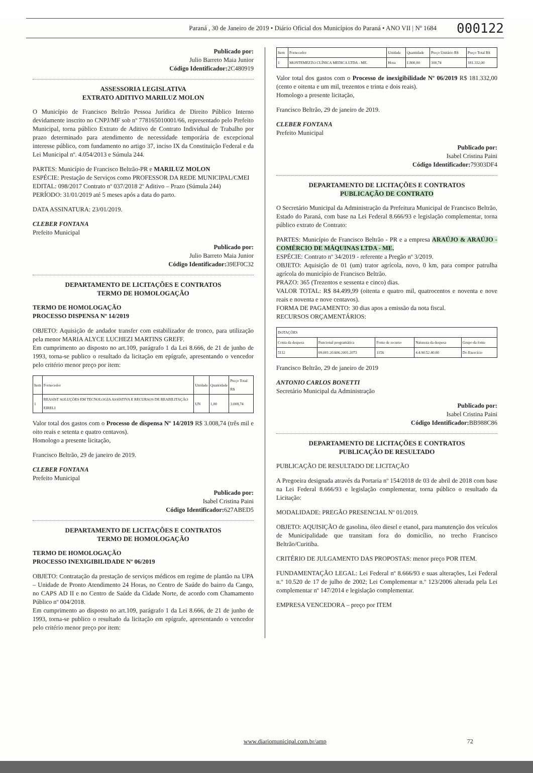Paraná , 30 de Janeiro de 2019 • Diário Oficial dos Municípios do Paraná • ANO VII | Nº 1684 000122
Publicado por:
Julio Barreto Maia Junior
Código Identificador: 2C480919
ASSESSORIA LEGISLATIVA
EXTRATO ADITIVO MARILUZ MOLON
O Município de Francisco Beltrão Pessoa Jurídica de Direito Público Interno devidamente inscrito no CNPJ/MF sob nº 778165010001/66, representado pelo Prefeito Municipal, torna público Extrato de Aditivo de Contrato Individual de Trabalho por prazo determinado para atendimento de necessidade temporária de excepcional interesse público, com fundamento no artigo 37, inciso IX da Constituição Federal e da Lei Municipal nº. 4.054/2013 e Súmula 244.
PARTES: Município de Francisco Beltrão-PR e MARILUZ MOLON
ESPÉCIE: Prestação de Serviços como PROFESSOR DA REDE MUNICIPAL/CMEI
EDITAL: 098/2017 Contrato nº 037/2018 2º Aditivo – Prazo (Súmula 244)
PERÍODO: 31/01/2019 até 5 meses após a data do parto.
DATA ASSINATURA: 23/01/2019.
CLEBER FONTANA
Prefeito Municipal
Publicado por:
Julio Barreto Maia Junior
Código Identificador: 39EF0C32
DEPARTAMENTO DE LICITAÇÕES E CONTRATOS
TERMO DE HOMOLOGAÇÃO
TERMO DE HOMOLOGAÇÃO
PROCESSO DISPENSA Nº 14/2019
OBJETO: Aquisição de andador transfer com estabilizador de tronco, para utilização pela menor MARIA ALYCE LUCHEZI MARTINS GREFF.
Em cumprimento ao disposto no art.109, parágrafo 1 da Lei 8.666, de 21 de junho de 1993, torna-se publico o resultado da licitação em epígrafe, apresentando o vencedor pelo critério menor preço por item:
| Item | Fornecedor | Unidade | Quantidade | Preço Total R$ |
| --- | --- | --- | --- | --- |
| 1 | REASIST SOLUÇÕES EM TECNOLOGIA ASSISTIVA E RECURSOS DE REABILITAÇÃO EIRELI | UN | 1,00 | 3.008,74 |
Valor total dos gastos com o Processo de dispensa Nº 14/2019 R$ 3.008,74 (três mil e oito reais e setenta e quatro centavos).
Homologo a presente licitação,
Francisco Beltrão, 29 de janeiro de 2019.
CLEBER FONTANA
Prefeito Municipal
Publicado por:
Isabel Cristina Paini
Código Identificador: 627ABED5
DEPARTAMENTO DE LICITAÇÕES E CONTRATOS
TERMO DE HOMOLOGAÇÃO
TERMO DE HOMOLOGAÇÃO
PROCESSO INEXIGIBILIDADE Nº 06/2019
OBJETO: Contratação da prestação de serviços médicos em regime de plantão na UPA – Unidade de Pronto Atendimento 24 Horas, no Centro de Saúde do bairro da Cango, no CAPS AD II e no Centro de Saúde da Cidade Norte, de acordo com Chamamento Público nº 004/2018.
Em cumprimento ao disposto no art.109, parágrafo 1 da Lei 8.666, de 21 de junho de 1993, torna-se publico o resultado da licitação em epígrafe, apresentando o vencedor pelo critério menor preço por item:
| Item | Fornecedor | Unidade | Quantidade | Preço Unitário R$ | Preço Total R$ |
| --- | --- | --- | --- | --- | --- |
| 1 | MONTEMEZZO CLÍNICA MEDICA LTDA - ME. | Hora | 1.800,00 | 100,74 | 181.332,00 |
Valor total dos gastos com o Processo de inexigibilidade Nº 06/2019 R$ 181.332,00 (cento e oitenta e um mil, trezentos e trinta e dois reais).
Homologo a presente licitação,
Francisco Beltrão, 29 de janeiro de 2019.
CLEBER FONTANA
Prefeito Municipal
Publicado por:
Isabel Cristina Paini
Código Identificador: 79303DF4
DEPARTAMENTO DE LICITAÇÕES E CONTRATOS
PUBLICAÇÃO DE CONTRATO
O Secretário Municipal da Administração da Prefeitura Municipal de Francisco Beltrão, Estado do Paraná, com base na Lei Federal 8.666/93 e legislação complementar, torna público extrato de Contrato:
PARTES: Município de Francisco Beltrão - PR e a empresa ARAÚJO & ARAÚJO - COMÉRCIO DE MÁQUINAS LTDA - ME.
ESPÉCIE: Contrato nº 34/2019 - referente a Pregão nº 3/2019.
OBJETO: Aquisição de 01 (um) trator agrícola, novo, 0 km, para compor patrulha agrícola do município de Francisco Beltrão.
PRAZO: 365 (Trezentos e sessenta e cinco) dias.
VALOR TOTAL: R$ 84.499,99 (oitenta e quatro mil, quatrocentos e noventa e nove reais e noventa e nove centavos).
FORMA DE PAGAMENTO: 30 dias apos a emissão da nota fiscal.
RECURSOS ORÇAMENTÁRIOS:
| DOTAÇÕES | | | | |
| --- | --- | --- | --- | --- |
| Conta da despesa | Funcional programática | Fonte de recurso | Natureza da despesa | Grupo da fonte |
| 5112 | 09.001.20.606.2001.2073 | 1156 | 4.4.90.52.40.00 | Do Exercício |
Francisco Beltrão, 29 de janeiro de 2019
ANTONIO CARLOS BONETTI
Secretário Municipal da Administração
Publicado por:
Isabel Cristina Paini
Código Identificador: BB988C86
DEPARTAMENTO DE LICITAÇÕES E CONTRATOS
PUBLICAÇÃO DE RESULTADO
PUBLICAÇÃO DE RESULTADO DE LICITAÇÃO
A Pregoeira designada através da Portaria nº 154/2018 de 03 de abril de 2018 com base na Lei Federal 8.666/93 e legislação complementar, torna público o resultado da Licitação:
MODALIDADE: PREGÃO PRESENCIAL Nº 01/2019.
OBJETO: AQUISIÇÃO de gasolina, óleo diesel e etanol, para manutenção dos veículos de Municipalidade que transitam fora do domicílio, no trecho Francisco Beltrão/Curitiba.
CRITÉRIO DE JULGAMENTO DAS PROPOSTAS: menor preço POR ITEM.
FUNDAMENTAÇÃO LEGAL: Lei Federal nº 8.666/93 e suas alterações, Lei Federal n.º 10.520 de 17 de julho de 2002; Lei Complementar n.º 123/2006 alterada pela Lei complementar nº 147/2014 e legislação complementar.
EMPRESA VENCEDORA – preço por ITEM
www.diariomunicipal.com.br/amp 72